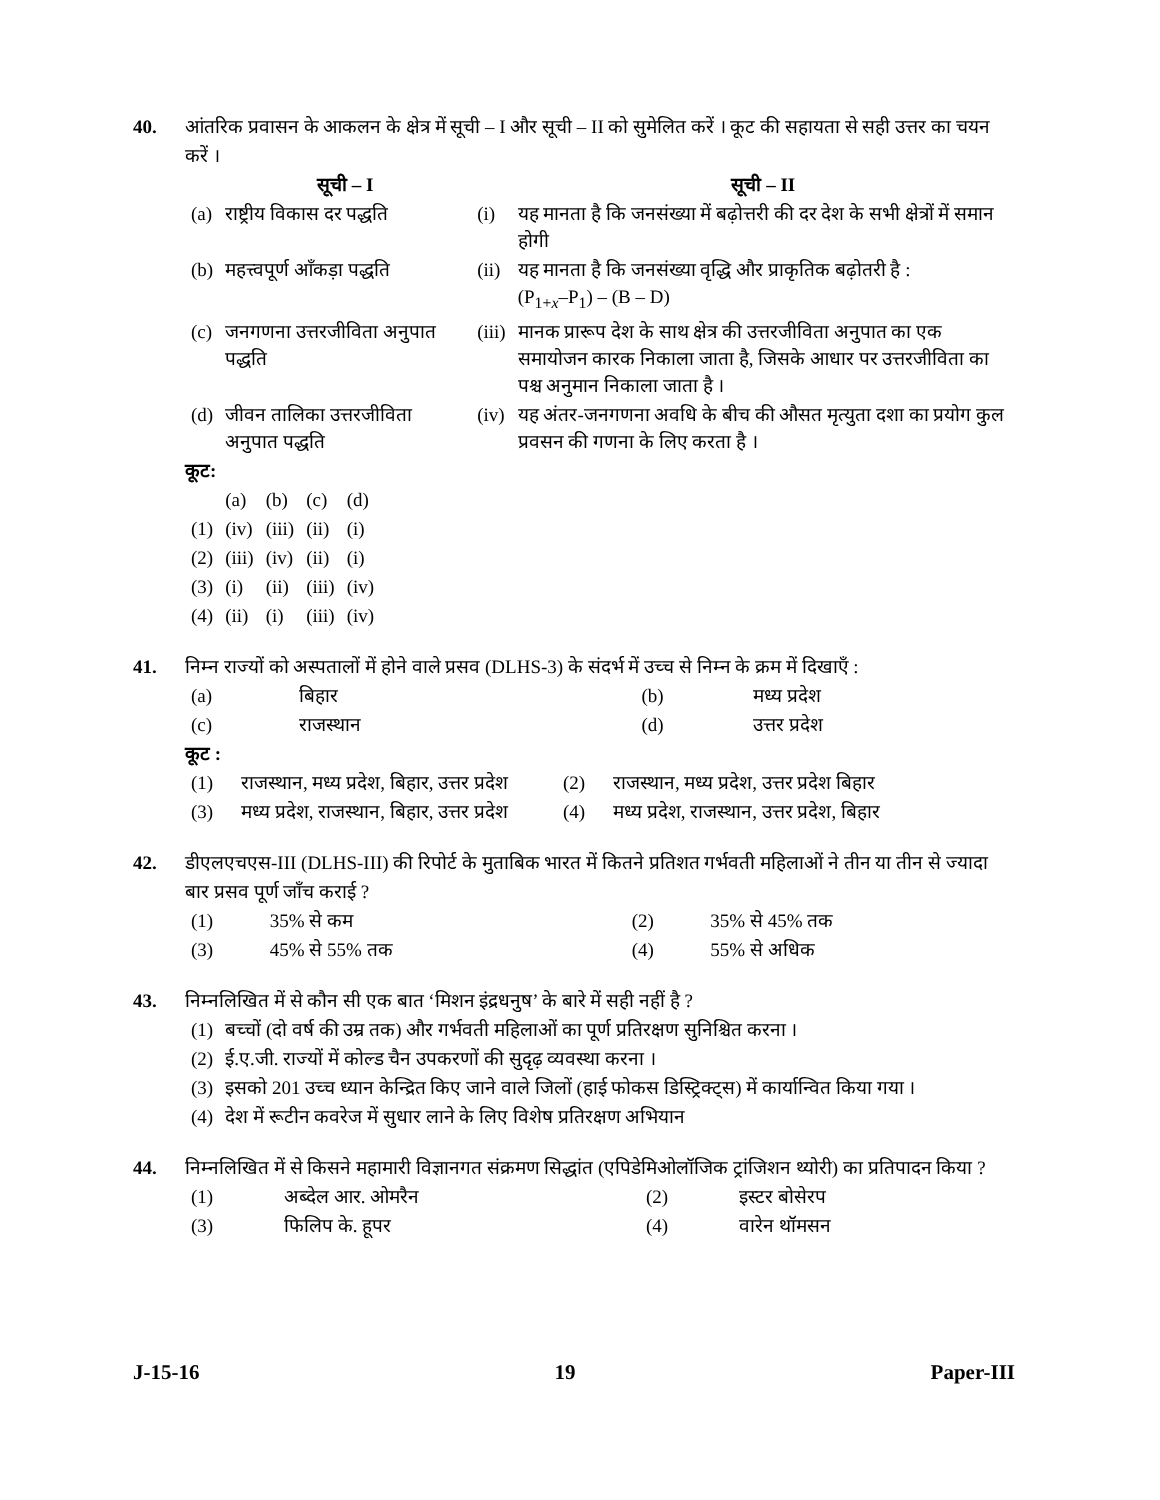40. आंतरिक प्रवासन के आकलन के क्षेत्र में सूची – I और सूची – II को सुमेलित करें । कूट की सहायता से सही उत्तर का चयन करें ।
| | सूची – I | | सूची – II |
| (a) | राष्ट्रीय विकास दर पद्धति | (i) | यह मानता है कि जनसंख्या में बढ़ोत्तरी की दर देश के सभी क्षेत्रों में समान होगी |
| (b) | महत्त्वपूर्ण आँकड़ा पद्धति | (ii) | यह मानता है कि जनसंख्या वृद्धि और प्राकृतिक बढ़ोतरी है : (P<sub>1+x</sub>–P<sub>1</sub>) – (B – D) |
| (c) | जनगणना उत्तरजीविता अनुपात पद्धति | (iii) | मानक प्रारूप देश के साथ क्षेत्र की उत्तरजीविता अनुपात का एक समायोजन कारक निकाला जाता है, जिसके आधार पर उत्तरजीविता का पश्च अनुमान निकाला जाता है । |
| (d) | जीवन तालिका उत्तरजीविता अनुपात पद्धति | (iv) | यह अंतर-जनगणना अवधि के बीच की औसत मृत्युता दशा का प्रयोग कुल प्रवसन की गणना के लिए करता है । |
कूट:
| | (a) | (b) | (c) | (d) |
| (1) | (iv) | (iii) | (ii) | (i) |
| (2) | (iii) | (iv) | (ii) | (i) |
| (3) | (i) | (ii) | (iii) | (iv) |
| (4) | (ii) | (i) | (iii) | (iv) |
41. निम्न राज्यों को अस्पतालों में होने वाले प्रसव (DLHS-3) के संदर्भ में उच्च से निम्न के क्रम में दिखाएँ :
| (a) | बिहार | (b) | मध्य प्रदेश |
| (c) | राजस्थान | (d) | उत्तर प्रदेश |
कूट :
| (1) | राजस्थान, मध्य प्रदेश, बिहार, उत्तर प्रदेश | (2) | राजस्थान, मध्य प्रदेश, उत्तर प्रदेश बिहार |
| (3) | मध्य प्रदेश, राजस्थान, बिहार, उत्तर प्रदेश | (4) | मध्य प्रदेश, राजस्थान, उत्तर प्रदेश, बिहार |
42. डीएलएचएस-III (DLHS-III) की रिपोर्ट के मुताबिक भारत में कितने प्रतिशत गर्भवती महिलाओं ने तीन या तीन से ज्यादा बार प्रसव पूर्ण जाँच कराई ?
| (1) | 35% से कम | (2) | 35% से 45% तक |
| (3) | 45% से 55% तक | (4) | 55% से अधिक |
43. निम्नलिखित में से कौन सी एक बात ‘मिशन इंद्रधनुष’ के बारे में सही नहीं है ?
| (1) | बच्चों (दो वर्ष की उम्र तक) और गर्भवती महिलाओं का पूर्ण प्रतिरक्षण सुनिश्चित करना । |
| (2) | ई.ए.जी. राज्यों में कोल्ड चैन उपकरणों की सुदृढ़ व्यवस्था करना । |
| (3) | इसको 201 उच्च ध्यान केन्द्रित किए जाने वाले जिलों (हाई फोकस डिस्ट्रिक्ट्स) में कार्यान्वित किया गया । |
| (4) | देश में रूटीन कवरेज में सुधार लाने के लिए विशेष प्रतिरक्षण अभियान |
44. निम्नलिखित में से किसने महामारी विज्ञानगत संक्रमण सिद्धांत (एपिडेमिओलॉजिक ट्रांजिशन थ्योरी) का प्रतिपादन किया ?
| (1) | अब्देल आर. ओमरैन | (2) | इस्टर बोसेरप |
| (3) | फिलिप के. हूपर | (4) | वारेन थॉमसन |
J-15-16 19 Paper-III